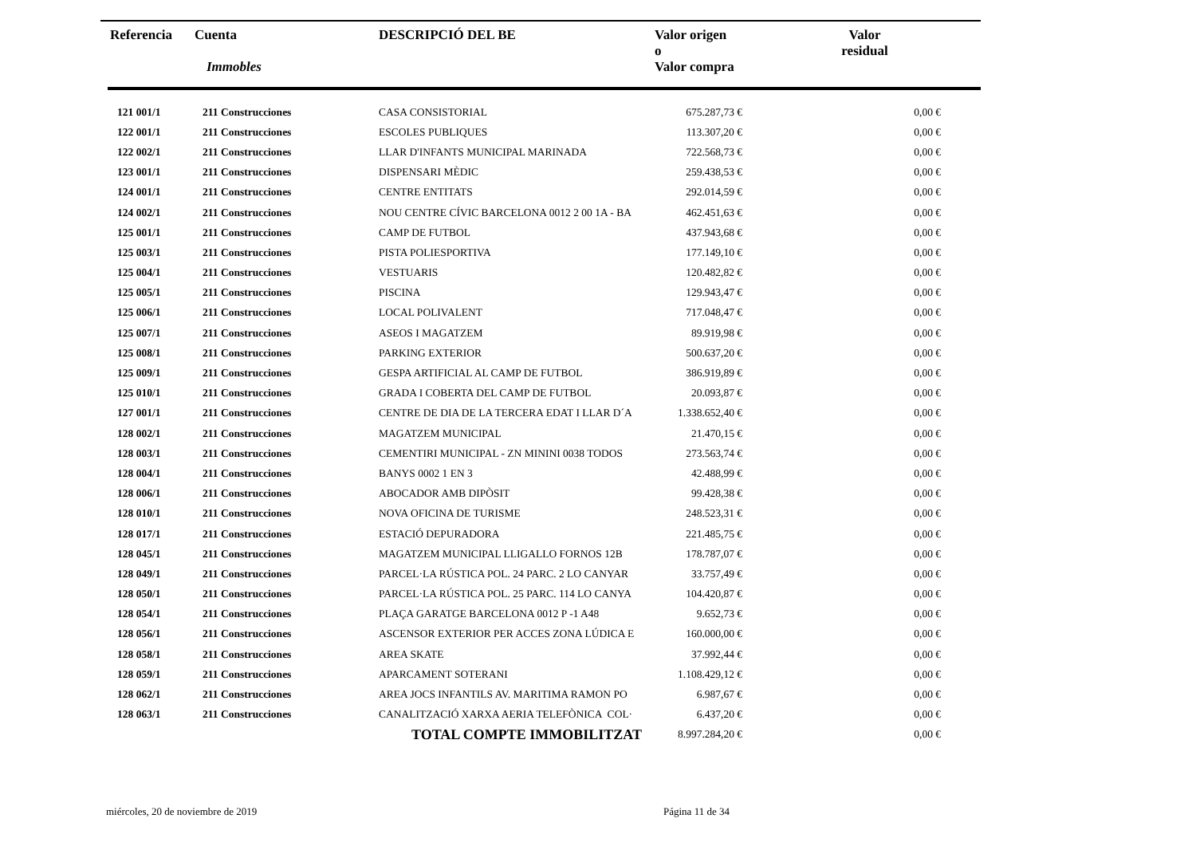| Referencia | Cuenta Immobles | DESCRIPCIÓ DEL BE | Valor origen o Valor compra | Valor residual |
| --- | --- | --- | --- | --- |
| 121 001/1 | 211 Construcciones | CASA CONSISTORIAL | 675.287,73 € | 0,00 € |
| 122 001/1 | 211 Construcciones | ESCOLES PUBLIQUES | 113.307,20 € | 0,00 € |
| 122 002/1 | 211 Construcciones | LLAR D'INFANTS MUNICIPAL MARINADA | 722.568,73 € | 0,00 € |
| 123 001/1 | 211 Construcciones | DISPENSARI MÈDIC | 259.438,53 € | 0,00 € |
| 124 001/1 | 211 Construcciones | CENTRE ENTITATS | 292.014,59 € | 0,00 € |
| 124 002/1 | 211 Construcciones | NOU CENTRE CÍVIC BARCELONA 0012 2 00 1A - BA | 462.451,63 € | 0,00 € |
| 125 001/1 | 211 Construcciones | CAMP DE FUTBOL | 437.943,68 € | 0,00 € |
| 125 003/1 | 211 Construcciones | PISTA POLIESPORTIVA | 177.149,10 € | 0,00 € |
| 125 004/1 | 211 Construcciones | VESTUARIS | 120.482,82 € | 0,00 € |
| 125 005/1 | 211 Construcciones | PISCINA | 129.943,47 € | 0,00 € |
| 125 006/1 | 211 Construcciones | LOCAL POLIVALENT | 717.048,47 € | 0,00 € |
| 125 007/1 | 211 Construcciones | ASEOS I MAGATZEM | 89.919,98 € | 0,00 € |
| 125 008/1 | 211 Construcciones | PARKING EXTERIOR | 500.637,20 € | 0,00 € |
| 125 009/1 | 211 Construcciones | GESPA ARTIFICIAL AL CAMP DE FUTBOL | 386.919,89 € | 0,00 € |
| 125 010/1 | 211 Construcciones | GRADA I COBERTA DEL CAMP DE FUTBOL | 20.093,87 € | 0,00 € |
| 127 001/1 | 211 Construcciones | CENTRE DE DIA DE LA TERCERA EDAT I LLAR D´A | 1.338.652,40 € | 0,00 € |
| 128 002/1 | 211 Construcciones | MAGATZEM MUNICIPAL | 21.470,15 € | 0,00 € |
| 128 003/1 | 211 Construcciones | CEMENTIRI MUNICIPAL - ZN MININI 0038 TODOS | 273.563,74 € | 0,00 € |
| 128 004/1 | 211 Construcciones | BANYS 0002 1 EN 3 | 42.488,99 € | 0,00 € |
| 128 006/1 | 211 Construcciones | ABOCADOR AMB DIPÒSIT | 99.428,38 € | 0,00 € |
| 128 010/1 | 211 Construcciones | NOVA OFICINA DE TURISME | 248.523,31 € | 0,00 € |
| 128 017/1 | 211 Construcciones | ESTACIÓ DEPURADORA | 221.485,75 € | 0,00 € |
| 128 045/1 | 211 Construcciones | MAGATZEM MUNICIPAL LLIGALLO FORNOS 12B | 178.787,07 € | 0,00 € |
| 128 049/1 | 211 Construcciones | PARCEL·LA RÚSTICA POL. 24 PARC. 2 LO CANYAR | 33.757,49 € | 0,00 € |
| 128 050/1 | 211 Construcciones | PARCEL·LA RÚSTICA POL. 25 PARC. 114 LO CANYA | 104.420,87 € | 0,00 € |
| 128 054/1 | 211 Construcciones | PLAÇA GARATGE BARCELONA 0012 P -1 A48 | 9.652,73 € | 0,00 € |
| 128 056/1 | 211 Construcciones | ASCENSOR EXTERIOR PER ACCES ZONA LÚDICA E | 160.000,00 € | 0,00 € |
| 128 058/1 | 211 Construcciones | AREA SKATE | 37.992,44 € | 0,00 € |
| 128 059/1 | 211 Construcciones | APARCAMENT SOTERANI | 1.108.429,12 € | 0,00 € |
| 128 062/1 | 211 Construcciones | AREA JOCS INFANTILS AV. MARITIMA RAMON PO | 6.987,67 € | 0,00 € |
| 128 063/1 | 211 Construcciones | CANALITZACIÓ XARXA AERIA TELEFÒNICA COL· | 6.437,20 € | 0,00 € |
| | | TOTAL COMPTE IMMOBILITZAT | 8.997.284,20 € | 0,00 € |
miércoles, 20 de noviembre de 2019
Página 11 de 34